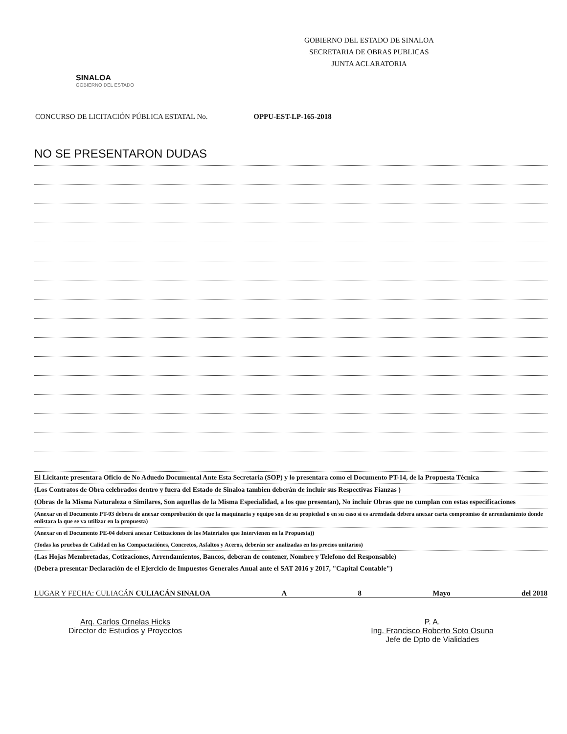SINALOA
GOBIERNO DEL ESTADO
GOBIERNO DEL ESTADO DE SINALOA
SECRETARIA DE OBRAS PUBLICAS
JUNTA ACLARATORIA
CONCURSO DE LICITACIÓN PÚBLICA ESTATAL No. OPPU-EST-LP-165-2018
NO SE PRESENTARON DUDAS
El Licitante presentara Oficio de No Aduedo Documental Ante Esta Secretaria (SOP) y lo presentara como el Documento PT-14, de la Propuesta Técnica
(Los Contratos de Obra celebrados dentro y fuera del Estado de Sinaloa tambien deberán de incluir sus Respectivas Fianzas )
(Obras de la Misma Naturaleza o Similares, Son aquellas de la Misma Especialidad, a los que presentan), No incluir Obras que no cumplan con estas especificaciones
(Anexar en el Documento PT-03 debera de anexar comprobación de que la maquinaria y equipo son de su propiedad o en su caso si es arrendada debera anexar carta compromiso de arrendamiento donde enlistara la que se va utilizar en la propuesta)
(Anexar en el Documento PE-04 deberá anexar Cotizaciones de los Materiales que Intervienen en la Propuesta))
(Todas las pruebas de Calidad en las Compactaciónes, Concretos, Asfaltos y Aceros, deberán ser analizadas en los precios unitarios)
(Las Hojas Membretadas, Cotizaciones, Arrendamientos, Bancos, deberan de contener, Nombre y Telefono del Responsable)
(Debera presentar Declaración de el Ejercicio de Impuestos Generales Anual ante el SAT 2016 y 2017, "Capital Contable")
LUGAR Y FECHA: CULIACÁN CULIACÁN SINALOA A 8 Mayo del 2018
Arq. Carlos Ornelas Hicks
Director de Estudios y Proyectos
P. A.
Ing. Francisco Roberto Soto Osuna
Jefe de Dpto de Vialidades